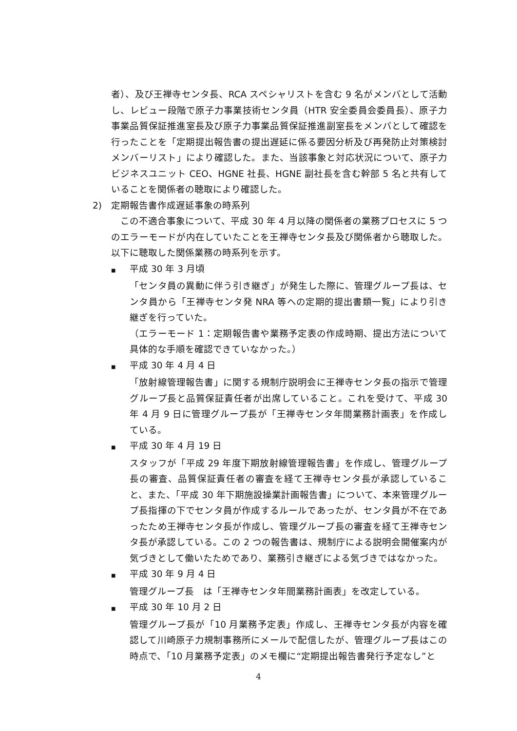者）、及び王禅寺センタ長、RCA スペシャリストを含む 9 名がメンバとして活動し、レビュー段階で原子力事業技術センタ員（HTR 安全委員会委員長）、原子力事業品質保証推進室長及び原子力事業品質保証推進副室長をメンバとして確認を行ったことを「定期提出報告書の提出遅延に係る要因分析及び再発防止対策検討メンバーリスト」により確認した。また、当該事象と対応状況について、原子力ビジネスユニット CEO、HGNE 社長、HGNE 副社長を含む幹部 5 名と共有していることを関係者の聴取により確認した。
2)　定期報告書作成遅延事象の時系列
この不適合事象について、平成 30 年 4 月以降の関係者の業務プロセスに 5 つのエラーモードが内在していたことを王禅寺センタ長及び関係者から聴取した。以下に聴取した関係業務の時系列を示す。
■ 平成 30 年 3 月頃
「センタ員の異動に伴う引き継ぎ」が発生した際に、管理グループ長は、センタ員から「王禅寺センタ発 NRA 等への定期的提出書類一覧」により引き継ぎを行っていた。
（エラーモード 1：定期報告書や業務予定表の作成時期、提出方法について具体的な手順を確認できていなかった。）
■ 平成 30 年 4 月 4 日
「放射線管理報告書」に関する規制庁説明会に王禅寺センタ長の指示で管理グループ長と品質保証責任者が出席していること。これを受けて、平成 30 年 4 月 9 日に管理グループ長が「王禅寺センタ年間業務計画表」を作成している。
■ 平成 30 年 4 月 19 日
スタッフが「平成 29 年度下期放射線管理報告書」を作成し、管理グループ長の審査、品質保証責任者の審査を経て王禅寺センタ長が承認していること、また、「平成 30 年下期施設操業計画報告書」について、本来管理グループ長指揮の下でセンタ員が作成するルールであったが、センタ員が不在であったため王禅寺センタ長が作成し、管理グループ長の審査を経て王禅寺センタ長が承認している。この 2 つの報告書は、規制庁による説明会開催案内が気づきとして働いたためであり、業務引き継ぎによる気づきではなかった。
■ 平成 30 年 9 月 4 日
管理グループ長　は「王禅寺センタ年間業務計画表」を改定している。
■ 平成 30 年 10 月 2 日
管理グループ長が「10 月業務予定表」作成し、王禅寺センタ長が内容を確認して川崎原子力規制事務所にメールで配信したが、管理グループ長はこの時点で、「10 月業務予定表」のメモ欄に“定期提出報告書発行予定なし”と
4